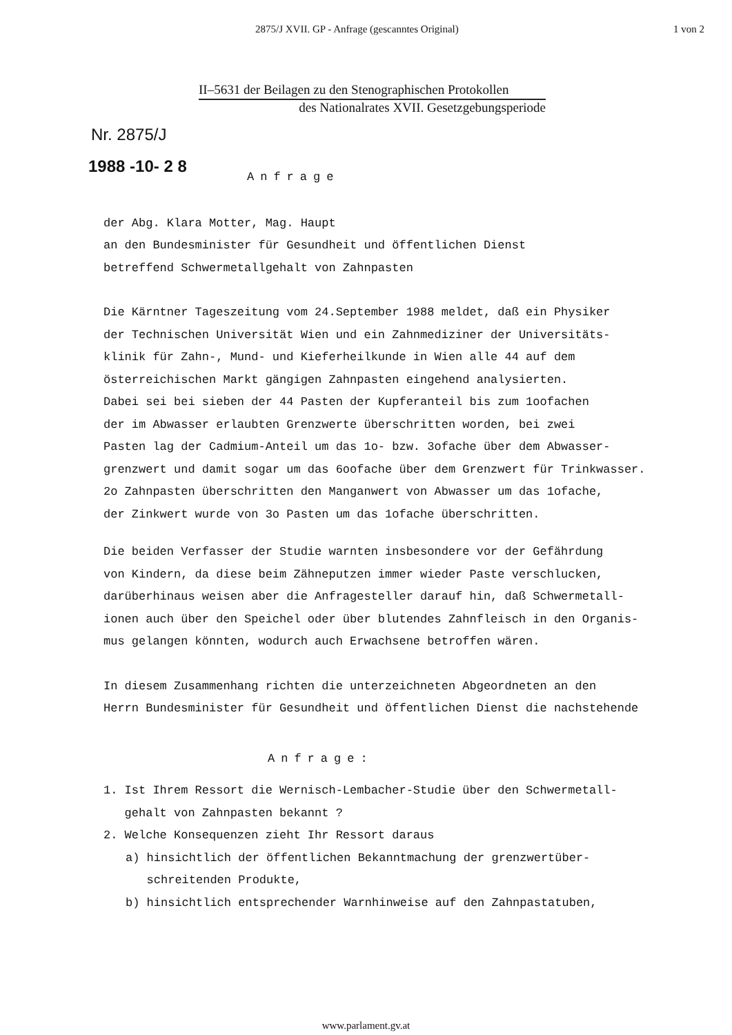2875/J XVII. GP - Anfrage (gescanntes Original) 1 von 2
II–5631 der Beilagen zu den Stenographischen Protokollen
des Nationalrates XVII. Gesetzgebungsperiode
Nr. 2875/J
1988 -10- 2 8
Anfrage
der Abg. Klara Motter, Mag. Haupt
an den Bundesminister für Gesundheit und öffentlichen Dienst
betreffend Schwermetallgehalt von Zahnpasten
Die Kärntner Tageszeitung vom 24.September 1988 meldet, daß ein Physiker
der Technischen Universität Wien und ein Zahnmediziner der Universitäts-
klinik für Zahn-, Mund- und Kieferheilkunde in Wien alle 44 auf dem
österreichischen Markt gängigen Zahnpasten eingehend analysierten.
Dabei sei bei sieben der 44 Pasten der Kupferanteil bis zum 1oofachen
der im Abwasser erlaubten Grenzwerte überschritten worden, bei zwei
Pasten lag der Cadmium-Anteil um das 1o- bzw. 3ofache über dem Abwasser-
grenzwert und damit sogar um das 6oofache über dem Grenzwert für Trinkwasser.
2o Zahnpasten überschritten den Manganwert von Abwasser um das 1ofache,
der Zinkwert wurde von 3o Pasten um das 1ofache überschritten.
Die beiden Verfasser der Studie warnten insbesondere vor der Gefährdung
von Kindern, da diese beim Zähneputzen immer wieder Paste verschlucken,
darüberhinaus weisen aber die Anfragesteller darauf hin, daß Schwermetall-
ionen auch über den Speichel oder über blutendes Zahnfleisch in den Organis-
mus gelangen könnten, wodurch auch Erwachsene betroffen wären.
In diesem Zusammenhang richten die unterzeichneten Abgeordneten an den
Herrn Bundesminister für Gesundheit und öffentlichen Dienst die nachstehende
Anfrage:
1. Ist Ihrem Ressort die Wernisch-Lembacher-Studie über den Schwermetall-
gehalt von Zahnpasten bekannt ?
2. Welche Konsequenzen zieht Ihr Ressort daraus
a) hinsichtlich der öffentlichen Bekanntmachung der grenzwertüber-
schreitenden Produkte,
b) hinsichtlich entsprechender Warnhinweise auf den Zahnpastatuben,
www.parlament.gv.at